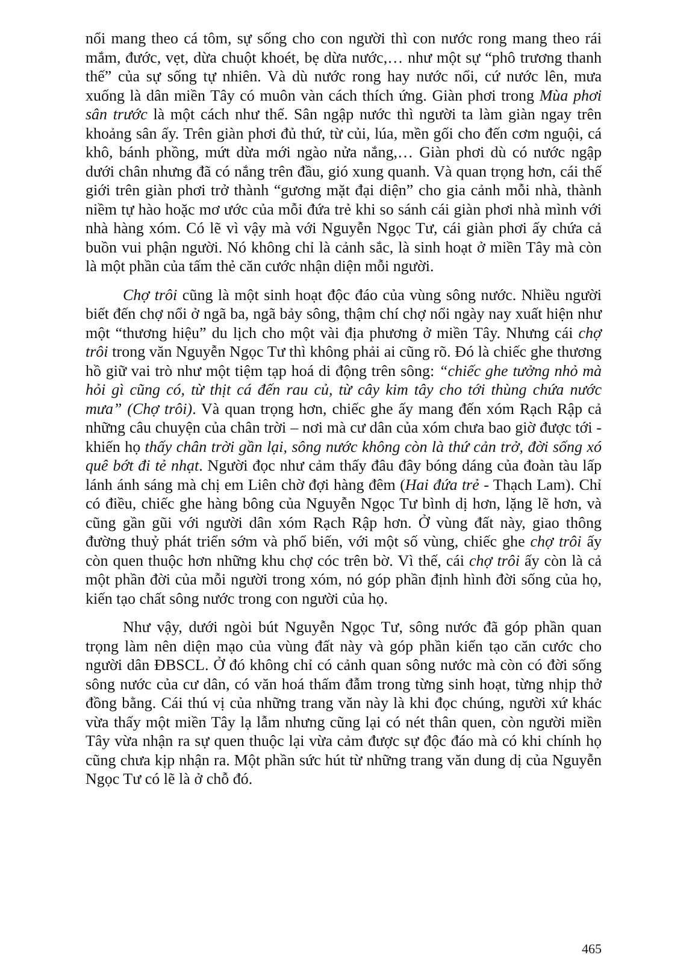nổi mang theo cá tôm, sự sống cho con người thì con nước rong mang theo rái mắm, đước, vẹt, dừa chuột khoét, bẹ dừa nước,… như một sự “phô trương thanh thế” của sự sống tự nhiên. Và dù nước rong hay nước nổi, cứ nước lên, mưa xuống là dân miền Tây có muôn vàn cách thích ứng. Giàn phơi trong Mùa phơi sân trước là một cách như thế. Sân ngập nước thì người ta làm giàn ngay trên khoảng sân ấy. Trên giàn phơi đủ thứ, từ củi, lúa, mền gối cho đến cơm nguội, cá khô, bánh phồng, mứt dừa mới ngào nửa nắng,… Giàn phơi dù có nước ngập dưới chân nhưng đã có nắng trên đầu, gió xung quanh. Và quan trọng hơn, cái thế giới trên giàn phơi trở thành “gương mặt đại diện” cho gia cảnh mỗi nhà, thành niềm tự hào hoặc mơ ước của mỗi đứa trẻ khi so sánh cái giàn phơi nhà mình với nhà hàng xóm. Có lẽ vì vậy mà với Nguyễn Ngọc Tư, cái giàn phơi ấy chứa cả buồn vui phận người. Nó không chỉ là cảnh sắc, là sinh hoạt ở miền Tây mà còn là một phần của tấm thẻ căn cước nhận diện mỗi người.
Chợ trôi cũng là một sinh hoạt độc đáo của vùng sông nước. Nhiều người biết đến chợ nổi ở ngã ba, ngã bảy sông, thậm chí chợ nổi ngày nay xuất hiện như một “thương hiệu” du lịch cho một vài địa phương ở miền Tây. Nhưng cái chợ trôi trong văn Nguyễn Ngọc Tư thì không phải ai cũng rõ. Đó là chiếc ghe thương hồ giữ vai trò như một tiệm tạp hoá di động trên sông: “chiếc ghe tưởng nhỏ mà hỏi gì cũng có, từ thịt cá đến rau củ, từ cây kim tây cho tới thùng chứa nước mưa” (Chợ trôi). Và quan trọng hơn, chiếc ghe ấy mang đến xóm Rạch Rập cả những câu chuyện của chân trời – nơi mà cư dân của xóm chưa bao giờ được tới - khiến họ thấy chân trời gần lại, sông nước không còn là thứ cản trở, đời sống xó quê bớt đi tẻ nhạt. Người đọc như cảm thấy đâu đây bóng dáng của đoàn tàu lấp lánh ánh sáng mà chị em Liên chờ đợi hàng đêm (Hai đứa trẻ - Thạch Lam). Chỉ có điều, chiếc ghe hàng bông của Nguyễn Ngọc Tư bình dị hơn, lặng lẽ hơn, và cũng gần gũi với người dân xóm Rạch Rập hơn. Ở vùng đất này, giao thông đường thuỷ phát triển sớm và phổ biến, với một số vùng, chiếc ghe chợ trôi ấy còn quen thuộc hơn những khu chợ cóc trên bờ. Vì thế, cái chợ trôi ấy còn là cả một phần đời của mỗi người trong xóm, nó góp phần định hình đời sống của họ, kiến tạo chất sông nước trong con người của họ.
Như vậy, dưới ngòi bút Nguyễn Ngọc Tư, sông nước đã góp phần quan trọng làm nên diện mạo của vùng đất này và góp phần kiến tạo căn cước cho người dân ĐBSCL. Ở đó không chỉ có cảnh quan sông nước mà còn có đời sống sông nước của cư dân, có văn hoá thấm đẫm trong từng sinh hoạt, từng nhịp thở đồng bằng. Cái thú vị của những trang văn này là khi đọc chúng, người xứ khác vừa thấy một miền Tây lạ lẫm nhưng cũng lại có nét thân quen, còn người miền Tây vừa nhận ra sự quen thuộc lại vừa cảm được sự độc đáo mà có khi chính họ cũng chưa kịp nhận ra. Một phần sức hút từ những trang văn dung dị của Nguyễn Ngọc Tư có lẽ là ở chỗ đó.
465